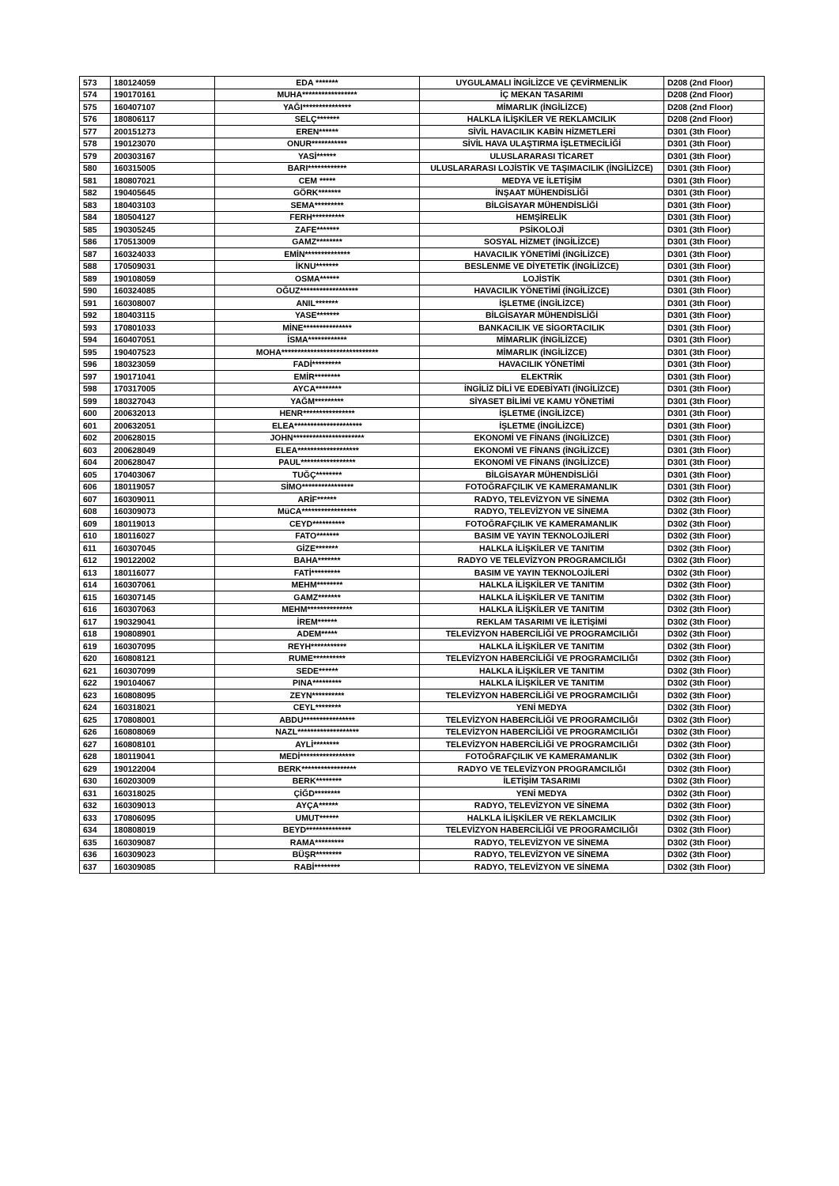| 573 | 180124059 | EDA ******* | UYGULAMALI İNGİLİZCE VE ÇEVİRMENLİK | D208 (2nd Floor) |
| 574 | 190170161 | MUHA***************** | İÇ MEKAN TASARIMI | D208 (2nd Floor) |
| 575 | 160407107 | YAĞI*************** | MİMARLIK (İNGİLİZCE) | D208 (2nd Floor) |
| 576 | 180806117 | SELÇ******* | HALKLA İLİŞKİLER VE REKLAMCILIK | D208 (2nd Floor) |
| 577 | 200151273 | EREN****** | SİVİL HAVACILIK KABİN HİZMETLERİ | D301 (3th Floor) |
| 578 | 190123070 | ONUR*********** | SİVİL HAVA ULAŞTIRMA İŞLETMECİLİĞİ | D301 (3th Floor) |
| 579 | 200303167 | YASİ****** | ULUSLARARASI TİCARET | D301 (3th Floor) |
| 580 | 160315005 | BARI************ | ULUSLARARASI LOJİSTİK VE TAŞIMACILIK (İNGİLİZCE) | D301 (3th Floor) |
| 581 | 180807021 | CEM ***** | MEDYA VE İLETİŞİM | D301 (3th Floor) |
| 582 | 190405645 | GÖRK******* | İNŞAAT MÜHENDİSLİĞİ | D301 (3th Floor) |
| 583 | 180403103 | SEMA********* | BİLGİSAYAR MÜHENDİSLİĞİ | D301 (3th Floor) |
| 584 | 180504127 | FERH********** | HEMŞİRELİK | D301 (3th Floor) |
| 585 | 190305245 | ZAFE******* | PSİKOLOJİ | D301 (3th Floor) |
| 586 | 170513009 | GAMZ******** | SOSYAL HİZMET (İNGİLİZCE) | D301 (3th Floor) |
| 587 | 160324033 | EMİN************** | HAVACILIK YÖNETİMİ (İNGİLİZCE) | D301 (3th Floor) |
| 588 | 170509031 | İKNU******* | BESLENME VE DİYETETİK (İNGİLİZCE) | D301 (3th Floor) |
| 589 | 190108059 | OSMA****** | LOJİSTİK | D301 (3th Floor) |
| 590 | 160324085 | OĞUZ****************** | HAVACILIK YÖNETİMİ (İNGİLİZCE) | D301 (3th Floor) |
| 591 | 160308007 | ANIL******* | İŞLETME (İNGİLİZCE) | D301 (3th Floor) |
| 592 | 180403115 | YASE******* | BİLGİSAYAR MÜHENDİSLİĞİ | D301 (3th Floor) |
| 593 | 170801033 | MİNE*************** | BANKACILIK VE SİGORTACILIK | D301 (3th Floor) |
| 594 | 160407051 | İSMA************ | MİMARLIK (İNGİLİZCE) | D301 (3th Floor) |
| 595 | 190407523 | MOHA****************************** | MİMARLIK (İNGİLİZCE) | D301 (3th Floor) |
| 596 | 180323059 | FADİ********* | HAVACILIK YÖNETİMİ | D301 (3th Floor) |
| 597 | 190171041 | EMİR******** | ELEKTRİK | D301 (3th Floor) |
| 598 | 170317005 | AYCA******** | İNGİLİZ DİLİ VE EDEBİYATI (İNGİLİZCE) | D301 (3th Floor) |
| 599 | 180327043 | YAĞM********* | SİYASET BİLİMİ VE KAMU YÖNETİMİ | D301 (3th Floor) |
| 600 | 200632013 | HENR**************** | İŞLETME (İNGİLİZCE) | D301 (3th Floor) |
| 601 | 200632051 | ELEA********************* | İŞLETME (İNGİLİZCE) | D301 (3th Floor) |
| 602 | 200628015 | JOHN********************** | EKONOMİ VE FİNANS (İNGİLİZCE) | D301 (3th Floor) |
| 603 | 200628049 | ELEA******************* | EKONOMİ VE FİNANS (İNGİLİZCE) | D301 (3th Floor) |
| 604 | 200628047 | PAUL***************** | EKONOMİ VE FİNANS (İNGİLİZCE) | D301 (3th Floor) |
| 605 | 170403067 | TUĞÇ******** | BİLGİSAYAR MÜHENDİSLİĞİ | D301 (3th Floor) |
| 606 | 180119057 | SİMO**************** | FOTOĞRAFÇILIK VE KAMERAMANLIK | D301 (3th Floor) |
| 607 | 160309011 | ARİF****** | RADYO, TELEVİZYON VE SİNEMA | D302 (3th Floor) |
| 608 | 160309073 | MüCA***************** | RADYO, TELEVİZYON VE SİNEMA | D302 (3th Floor) |
| 609 | 180119013 | CEYD********** | FOTOĞRAFÇILIK VE KAMERAMANLIK | D302 (3th Floor) |
| 610 | 180116027 | FATO******* | BASIM VE YAYIN TEKNOLOJİLERİ | D302 (3th Floor) |
| 611 | 160307045 | GİZE******* | HALKLA İLİŞKİLER VE TANITIM | D302 (3th Floor) |
| 612 | 190122002 | BAHA******* | RADYO VE TELEVİZYON PROGRAMCILIĞI | D302 (3th Floor) |
| 613 | 180116077 | FATİ********* | BASIM VE YAYIN TEKNOLOJİLERİ | D302 (3th Floor) |
| 614 | 160307061 | MEHM******** | HALKLA İLİŞKİLER VE TANITIM | D302 (3th Floor) |
| 615 | 160307145 | GAMZ******* | HALKLA İLİŞKİLER VE TANITIM | D302 (3th Floor) |
| 616 | 160307063 | MEHM************** | HALKLA İLİŞKİLER VE TANITIM | D302 (3th Floor) |
| 617 | 190329041 | İREM****** | REKLAM TASARIMI VE İLETİŞİMİ | D302 (3th Floor) |
| 618 | 190808901 | ADEM***** | TELEVİZYON HABERCİLİĞİ VE PROGRAMCILIĞI | D302 (3th Floor) |
| 619 | 160307095 | REYH*********** | HALKLA İLİŞKİLER VE TANITIM | D302 (3th Floor) |
| 620 | 160808121 | RUME********** | TELEVİZYON HABERCİLİĞİ VE PROGRAMCILIĞI | D302 (3th Floor) |
| 621 | 160307099 | SEDE****** | HALKLA İLİŞKİLER VE TANITIM | D302 (3th Floor) |
| 622 | 190104067 | PINA********* | HALKLA İLİŞKİLER VE TANITIM | D302 (3th Floor) |
| 623 | 160808095 | ZEYN********** | TELEVİZYON HABERCİLİĞİ VE PROGRAMCILIĞI | D302 (3th Floor) |
| 624 | 160318021 | CEYL******** | YENİ MEDYA | D302 (3th Floor) |
| 625 | 170808001 | ABDU**************** | TELEVİZYON HABERCİLİĞİ VE PROGRAMCILIĞI | D302 (3th Floor) |
| 626 | 160808069 | NAZL******************* | TELEVİZYON HABERCİLİĞİ VE PROGRAMCILIĞI | D302 (3th Floor) |
| 627 | 160808101 | AYLİ******** | TELEVİZYON HABERCİLİĞİ VE PROGRAMCILIĞI | D302 (3th Floor) |
| 628 | 180119041 | MEDİ***************** | FOTOĞRAFÇILIK VE KAMERAMANLIK | D302 (3th Floor) |
| 629 | 190122004 | BERK***************** | RADYO VE TELEVİZYON PROGRAMCILIĞI | D302 (3th Floor) |
| 630 | 160203009 | BERK******** | İLETİŞİM TASARIMI | D302 (3th Floor) |
| 631 | 160318025 | ÇİĞD******** | YENİ MEDYA | D302 (3th Floor) |
| 632 | 160309013 | AYÇA****** | RADYO, TELEVİZYON VE SİNEMA | D302 (3th Floor) |
| 633 | 170806095 | UMUT****** | HALKLA İLİŞKİLER VE REKLAMCILIK | D302 (3th Floor) |
| 634 | 180808019 | BEYD************** | TELEVİZYON HABERCİLİĞİ VE PROGRAMCILIĞI | D302 (3th Floor) |
| 635 | 160309087 | RAMA********* | RADYO, TELEVİZYON VE SİNEMA | D302 (3th Floor) |
| 636 | 160309023 | BÜŞR******** | RADYO, TELEVİZYON VE SİNEMA | D302 (3th Floor) |
| 637 | 160309085 | RABİ******** | RADYO, TELEVİZYON VE SİNEMA | D302 (3th Floor) |